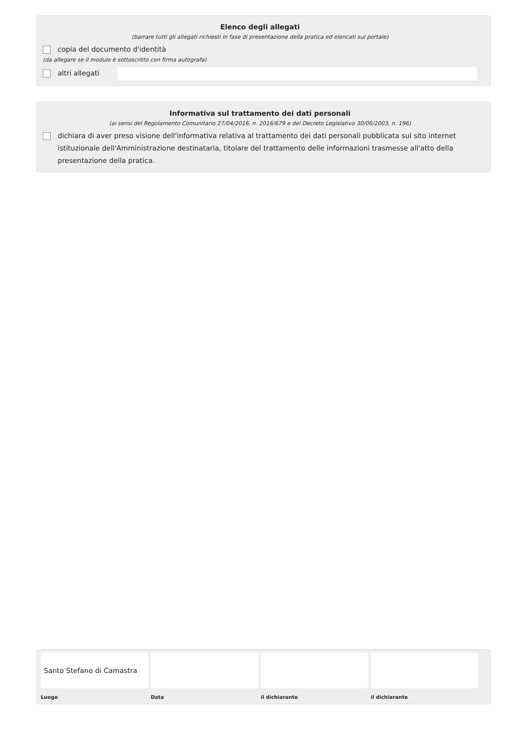Elenco degli allegati
(barrare tutti gli allegati richiesti in fase di presentazione della pratica ed elencati sul portale)
copia del documento d'identità
(da allegare se il modulo è sottoscritto con firma autografa)
altri allegati
Informativa sul trattamento dei dati personali
(ai sensi del Regolamento Comunitario 27/04/2016, n. 2016/679 e del Decreto Legislativo 30/06/2003, n. 196)
dichiara di aver preso visione dell'informativa relativa al trattamento dei dati personali pubblicata sul sito internet istituzionale dell'Amministrazione destinataria, titolare del trattamento delle informazioni trasmesse all'atto della presentazione della pratica.
Santo Stefano di Camastra
Luogo
Data il dichiarante il dichiarante